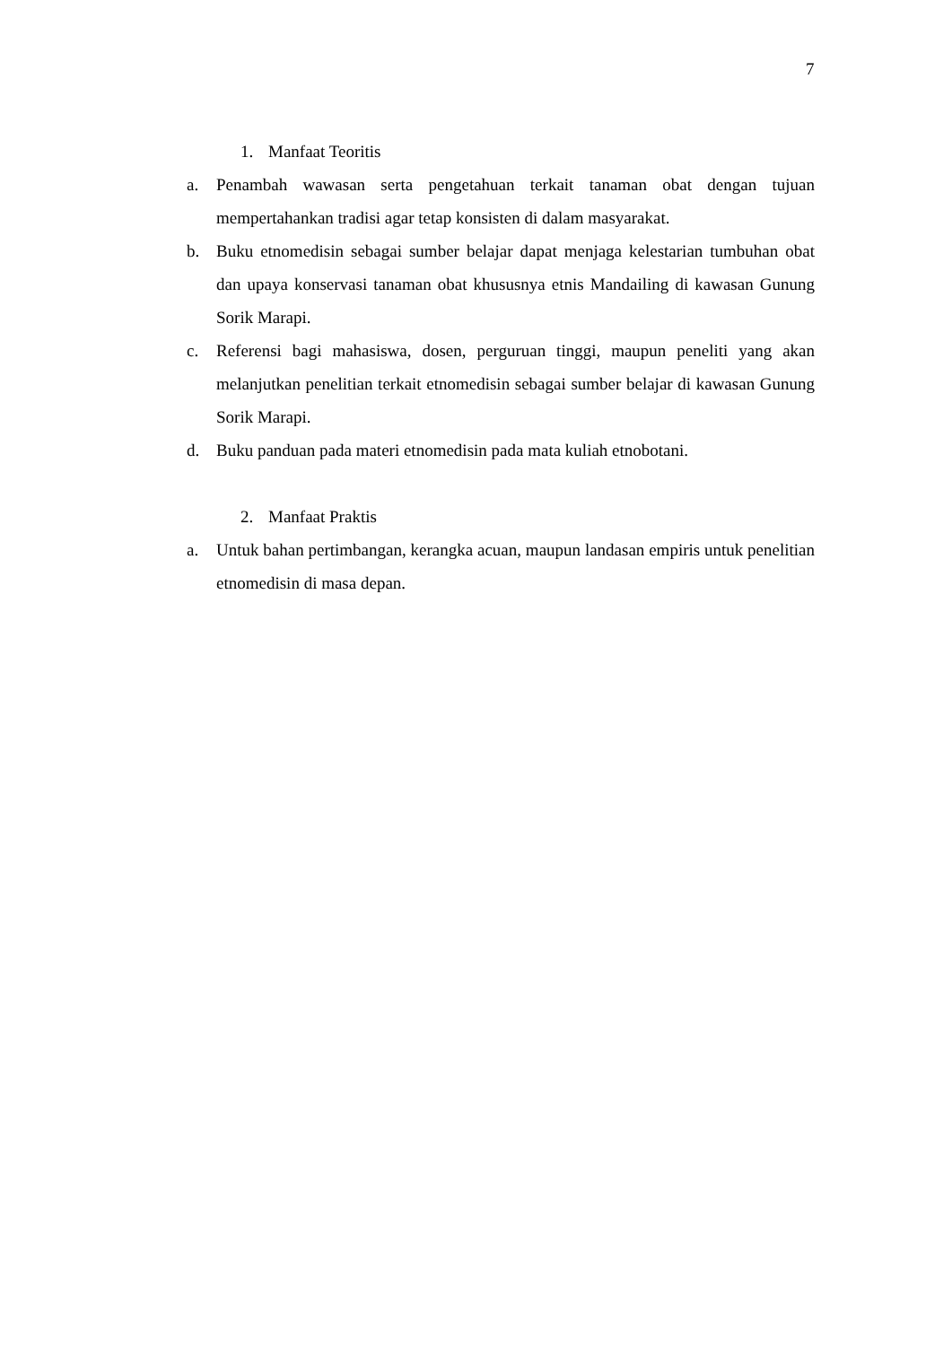7
1. Manfaat Teoritis
a. Penambah wawasan serta pengetahuan terkait tanaman obat dengan tujuan mempertahankan tradisi agar tetap konsisten di dalam masyarakat.
b. Buku etnomedisin sebagai sumber belajar dapat menjaga kelestarian tumbuhan obat dan upaya konservasi tanaman obat khususnya etnis Mandailing di kawasan Gunung Sorik Marapi.
c. Referensi bagi mahasiswa, dosen, perguruan tinggi, maupun peneliti yang akan melanjutkan penelitian terkait etnomedisin sebagai sumber belajar di kawasan Gunung Sorik Marapi.
d. Buku panduan pada materi etnomedisin pada mata kuliah etnobotani.
2. Manfaat Praktis
a. Untuk bahan pertimbangan, kerangka acuan, maupun landasan empiris untuk penelitian etnomedisin di masa depan.